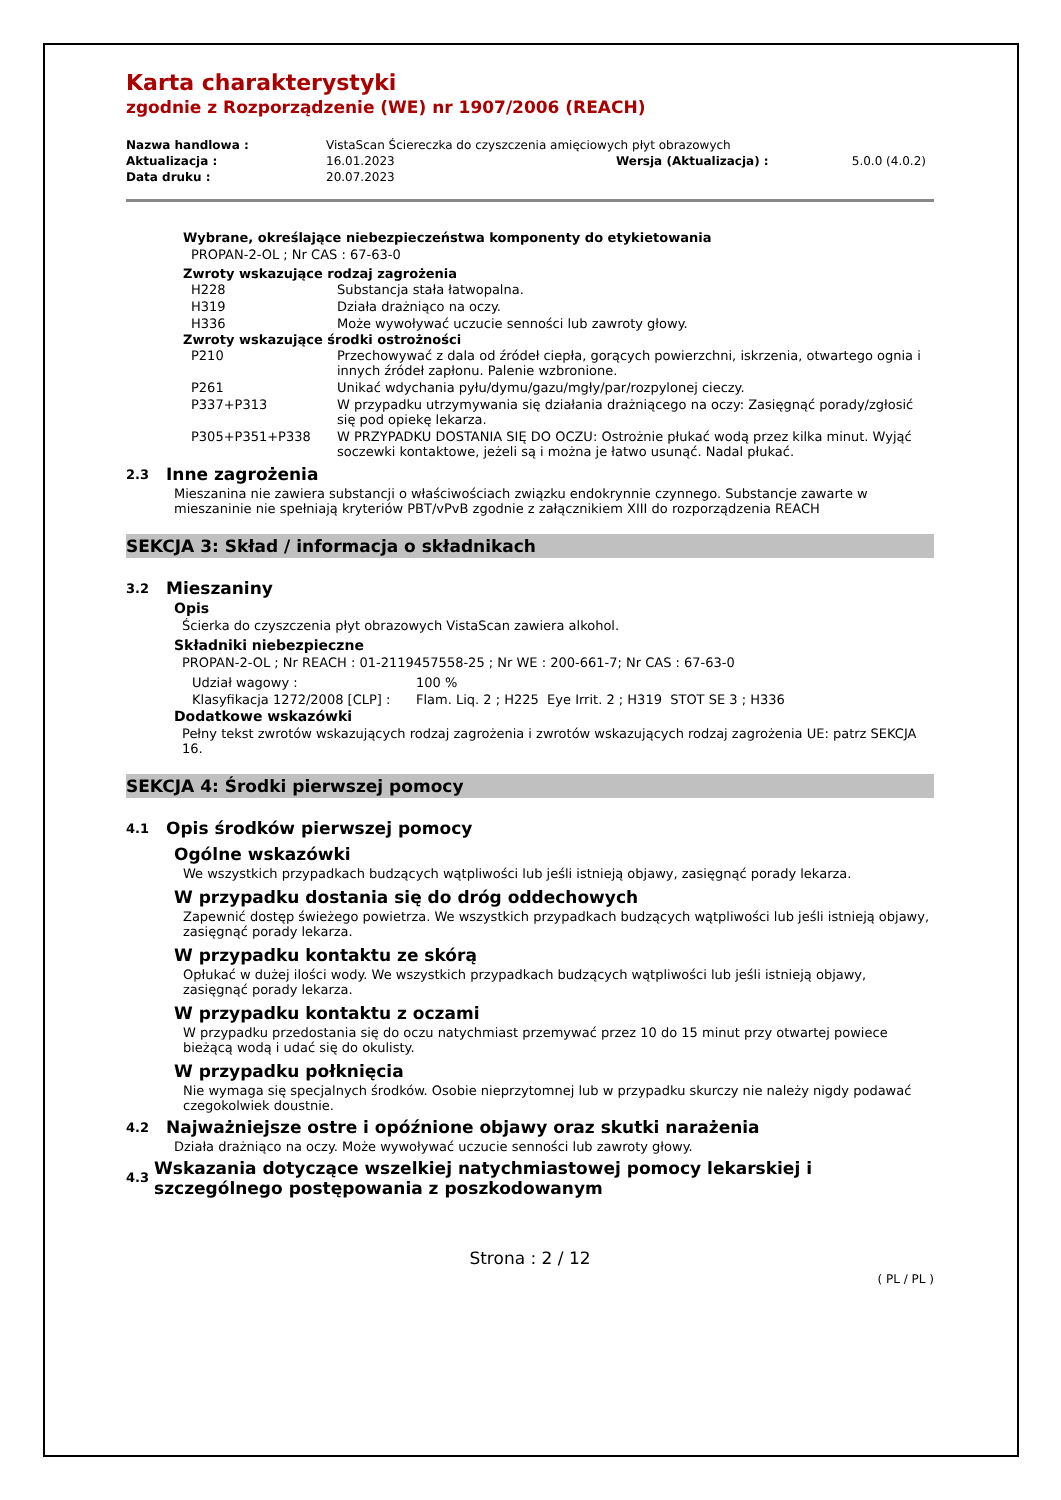Karta charakterystyki
zgodnie z Rozporządzenie (WE) nr 1907/2006 (REACH)
| Nazwa handlowa : | VistaScan Ściereczka do czyszczenia amięciowych płyt obrazowych | | |
| Aktualizacja : | 16.01.2023 | Wersja (Aktualizacja) : | 5.0.0 (4.0.2) |
| Data druku : | 20.07.2023 | | |
Wybrane, określające niebezpieczeństwa komponenty do etykietowania
PROPAN-2-OL ; Nr CAS : 67-63-0
Zwroty wskazujące rodzaj zagrożenia
| H228 | Substancja stała łatwopalna. |
| H319 | Działa drażniąco na oczy. |
| H336 | Może wywoływać uczucie senności lub zawroty głowy. |
Zwroty wskazujące środki ostrożności
| P210 | Przechowywać z dala od źródeł ciepła, gorących powierzchni, iskrzenia, otwartego ognia i innych źródeł zapłonu. Palenie wzbronione. |
| P261 | Unikać wdychania pyłu/dymu/gazu/mgły/par/rozpylonej cieczy. |
| P337+P313 | W przypadku utrzymywania się działania drażniącego na oczy: Zasięgnąć porady/zgłosić się pod opiekę lekarza. |
| P305+P351+P338 | W PRZYPADKU DOSTANIA SIĘ DO OCZU: Ostrożnie płukać wodą przez kilka minut. Wyjąć soczewki kontaktowe, jeżeli są i można je łatwo usunąć. Nadal płukać. |
2.3 Inne zagrożenia
Mieszanina nie zawiera substancji o właściwościach związku endokrynnie czynnego. Substancje zawarte w mieszaninie nie spełniają kryteriów PBT/vPvB zgodnie z załącznikiem XIII do rozporządzenia REACH
SEKCJA 3: Skład / informacja o składnikach
3.2 Mieszaniny
Opis
Ścierka do czyszczenia płyt obrazowych VistaScan zawiera alkohol.
Składniki niebezpieczne
PROPAN-2-OL ; Nr REACH : 01-2119457558-25 ; Nr WE : 200-661-7; Nr CAS : 67-63-0
| Udział wagowy : | 100 % |
| Klasyfikacja 1272/2008 [CLP] : | Flam. Liq. 2 ; H225 Eye Irrit. 2 ; H319 STOT SE 3 ; H336 |
Dodatkowe wskazówki
Pełny tekst zwrotów wskazujących rodzaj zagrożenia i zwrotów wskazujących rodzaj zagrożenia UE: patrz SEKCJA 16.
SEKCJA 4: Środki pierwszej pomocy
4.1 Opis środków pierwszej pomocy
Ogólne wskazówki
We wszystkich przypadkach budzących wątpliwości lub jeśli istnieją objawy, zasięgnąć porady lekarza.
W przypadku dostania się do dróg oddechowych
Zapewnić dostęp świeżego powietrza. We wszystkich przypadkach budzących wątpliwości lub jeśli istnieją objawy, zasięgnąć porady lekarza.
W przypadku kontaktu ze skórą
Opłukać w dużej ilości wody. We wszystkich przypadkach budzących wątpliwości lub jeśli istnieją objawy, zasięgnąć porady lekarza.
W przypadku kontaktu z oczami
W przypadku przedostania się do oczu natychmiast przemywać przez 10 do 15 minut przy otwartej powiece bieżącą wodą i udać się do okulisty.
W przypadku połknięcia
Nie wymaga się specjalnych środków. Osobie nieprzytomnej lub w przypadku skurczy nie należy nigdy podawać czegokolwiek doustnie.
4.2 Najważniejsze ostre i opóźnione objawy oraz skutki narażenia
Działa drażniąco na oczy. Może wywoływać uczucie senności lub zawroty głowy.
4.3 Wskazania dotyczące wszelkiej natychmiastowej pomocy lekarskiej i szczególnego postępowania z poszkodowanym
Strona : 2 / 12
( PL / PL )